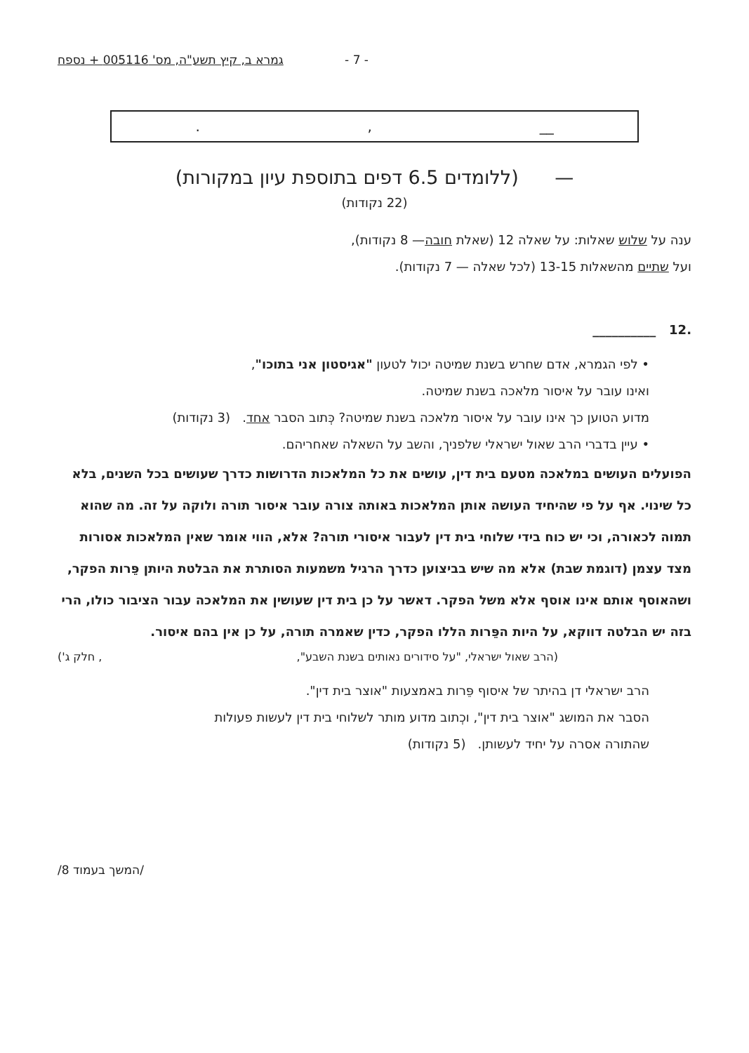- 7 - גמרא ב, קיץ תשע"ה, מס' 005116 + נספח
__,.
— (ללומדים 6.5 דפים בתוספת עיון במקורות)
(22 נקודות)
ענה על שלוש שאלות: על שאלה 12 (שאלת חובה— 8 נקודות),
ועל שתיים מהשאלות 13-15 (לכל שאלה — 7 נקודות).
.12 __________
• לפי הגמרא, אדם שחרש בשנת שמיטה יכול לטעון "אגיסטון אני בתוכו",
ואינו עובר על איסור מלאכה בשנת שמיטה.
מדוע הטוען כך אינו עובר על איסור מלאכה בשנת שמיטה? כְּתוב הסבר אחד. (3 נקודות)
• עיין בדברי הרב שאול ישראלי שלפניך, והשב על השאלה שאחריהם.
הפועלים העושים במלאכה מטעם בית דין, עושים את כל המלאכות הדרושות כדרך שעושים בכל השנים, בלא כל שינוי. אף על פי שהיחיד העושה אותן המלאכות באותה צורה עובר איסור תורה ולוקה על זה. מה שהוא תמוה לכאורה, וכי יש כוח בידי שלוחי בית דין לעבור איסורי תורה? אלא, הווי אומר שאין המלאכות אסורות מצד עצמן (דוגמת שבת) אלא מה שיש בביצוען כדרך הרגיל משמעות הסותרת את הבלטת היותן פֵּרות הפקר, ושהאוסף אותם אינו אוסף אלא משל הפקר. דאשר על כן בית דין שעושין את המלאכה עבור הציבור כולו, הרי בזה יש הבלטה דווקא, על היות הפֵּרות הללו הפקר, כדין שאמרה תורה, על כן אין בהם איסור.
(הרב שאול ישראלי, "על סידורים נאותים בשנת השבע",, חלק ג')
הרב ישראלי דן בהיתר של איסוף פֵּרות באמצעות "אוצר בית דין".
הסבר את המושג "אוצר בית דין", וכְתוב מדוע מותר לשלוחי בית דין לעשות פעולות
שהתורה אסרה על יחיד לעשותן. (5 נקודות)
/המשך בעמוד 8/